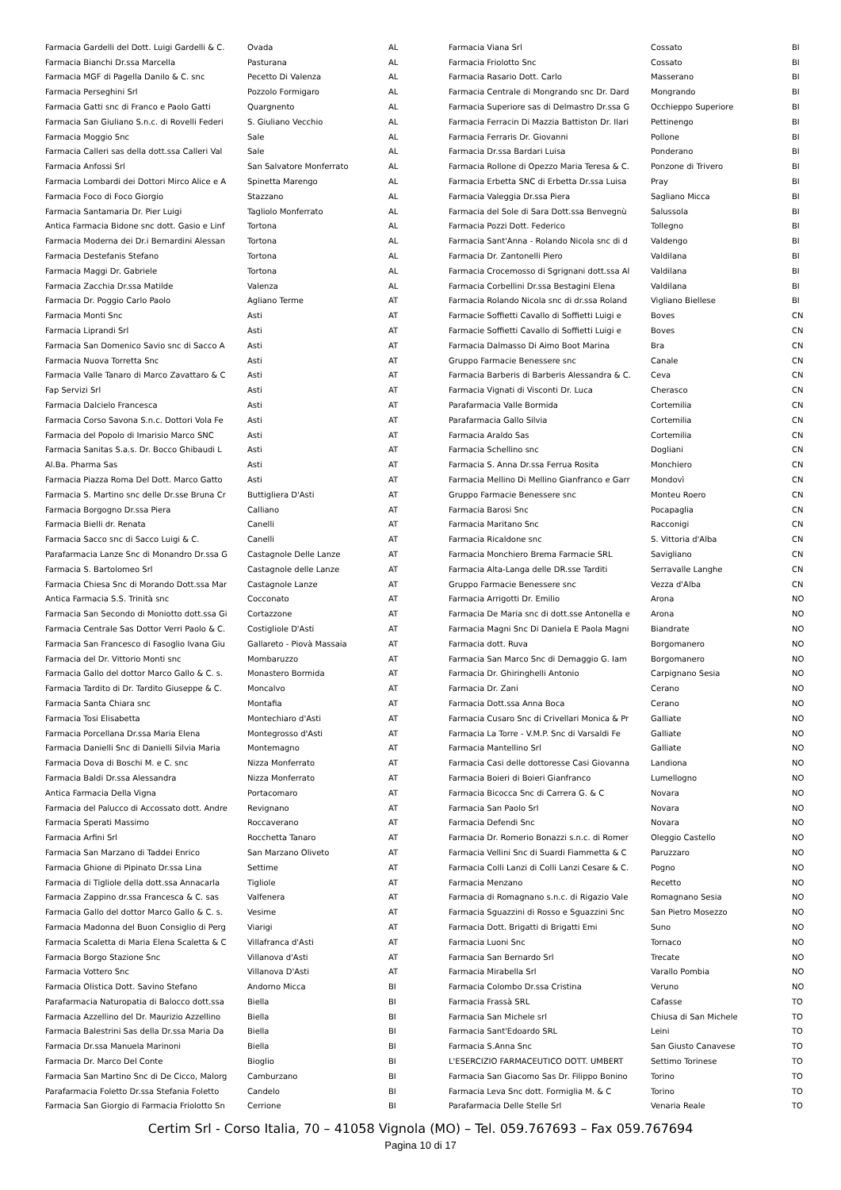| Farmacia Gardelli del Dott. Luigi Gardelli & C. | Ovada | AL |
| Farmacia Bianchi Dr.ssa Marcella | Pasturana | AL |
| Farmacia MGF di Pagella Danilo & C. snc | Pecetto Di Valenza | AL |
| Farmacia Perseghini Srl | Pozzolo Formigaro | AL |
| Farmacia Gatti snc di Franco e Paolo Gatti | Quargnento | AL |
| Farmacia San Giuliano S.n.c. di Rovelli Federi | S. Giuliano Vecchio | AL |
| Farmacia Moggio Snc | Sale | AL |
| Farmacia Calleri sas della dott.ssa Calleri Val | Sale | AL |
| Farmacia Anfossi Srl | San Salvatore Monferrato | AL |
| Farmacia Lombardi dei Dottori Mirco Alice e A | Spinetta Marengo | AL |
| Farmacia Foco di Foco Giorgio | Stazzano | AL |
| Farmacia Santamaria Dr. Pier Luigi | Tagliolo Monferrato | AL |
| Antica Farmacia Bidone snc dott. Gasio e Linf | Tortona | AL |
| Farmacia Moderna dei Dr.i Bernardini Alessan | Tortona | AL |
| Farmacia Destefanis Stefano | Tortona | AL |
| Farmacia Maggi Dr. Gabriele | Tortona | AL |
| Farmacia Zacchia Dr.ssa Matilde | Valenza | AL |
| Farmacia Dr. Poggio Carlo Paolo | Agliano Terme | AT |
| Farmacia Monti Snc | Asti | AT |
| Farmacia Liprandi Srl | Asti | AT |
| Farmacia San Domenico Savio snc di Sacco A | Asti | AT |
| Farmacia Nuova Torretta Snc | Asti | AT |
| Farmacia Valle Tanaro di Marco Zavattaro & C | Asti | AT |
| Fap Servizi Srl | Asti | AT |
| Farmacia Dalcielo Francesca | Asti | AT |
| Farmacia Corso Savona S.n.c. Dottori Vola Fe | Asti | AT |
| Farmacia del Popolo di Imarisio Marco SNC | Asti | AT |
| Farmacia Sanitas S.a.s. Dr. Bocco Ghibaudi L | Asti | AT |
| Al.Ba. Pharma Sas | Asti | AT |
| Farmacia Piazza Roma Del Dott. Marco Gatto | Asti | AT |
| Farmacia S. Martino snc delle Dr.sse Bruna Cr | Buttigliera D'Asti | AT |
| Farmacia Borgogno Dr.ssa Piera | Calliano | AT |
| Farmacia Bielli dr. Renata | Canelli | AT |
| Farmacia Sacco snc di Sacco Luigi & C. | Canelli | AT |
| Parafarmacia Lanze Snc di Monandro Dr.ssa G | Castagnole Delle Lanze | AT |
| Farmacia S. Bartolomeo Srl | Castagnole delle Lanze | AT |
| Farmacia Chiesa Snc di Morando Dott.ssa Mar | Castagnole Lanze | AT |
| Antica Farmacia S.S. Trinità snc | Cocconato | AT |
| Farmacia San Secondo di Moniotto dott.ssa Gi | Cortazzone | AT |
| Farmacia Centrale Sas Dottor Verri Paolo & C. | Costigliole D'Asti | AT |
| Farmacia San Francesco di Fasoglio Ivana Giu | Gallareto - Piovà Massaia | AT |
| Farmacia del Dr. Vittorio Monti snc | Mombaruzzo | AT |
| Farmacia Gallo del dottor Marco Gallo & C. s. | Monastero Bormida | AT |
| Farmacia Tardito di Dr. Tardito Giuseppe & C. | Moncalvo | AT |
| Farmacia Santa Chiara snc | Montafia | AT |
| Farmacia Tosi Elisabetta | Montechiaro d'Asti | AT |
| Farmacia Porcellana Dr.ssa Maria Elena | Montegrosso d'Asti | AT |
| Farmacia Danielli Snc di Danielli Silvia Maria | Montemagno | AT |
| Farmacia Dova di Boschi M. e C. snc | Nizza Monferrato | AT |
| Farmacia Baldi Dr.ssa Alessandra | Nizza Monferrato | AT |
| Antica Farmacia Della Vigna | Portacomaro | AT |
| Farmacia del Palucco di Accossato dott. Andre | Revignano | AT |
| Farmacia Sperati Massimo | Roccaverano | AT |
| Farmacia Arfini Srl | Rocchetta Tanaro | AT |
| Farmacia San Marzano di Taddei Enrico | San Marzano Oliveto | AT |
| Farmacia Ghione di Pipinato Dr.ssa Lina | Settime | AT |
| Farmacia di Tigliole della dott.ssa Annacarla | Tigliole | AT |
| Farmacia Zappino dr.ssa Francesca & C. sas | Valfenera | AT |
| Farmacia Gallo del dottor Marco Gallo & C. s. | Vesime | AT |
| Farmacia Madonna del Buon Consiglio di Perg | Viarigi | AT |
| Farmacia Scaletta di Maria Elena Scaletta & C | Villafranca d'Asti | AT |
| Farmacia Borgo Stazione Snc | Villanova d'Asti | AT |
| Farmacia Vottero Snc | Villanova D'Asti | AT |
| Farmacia Olistica Dott. Savino Stefano | Andorno Micca | BI |
| Parafarmacia Naturopatia di Balocco dott.ssa | Biella | BI |
| Farmacia Azzellino del Dr. Maurizio Azzellino | Biella | BI |
| Farmacia Balestrini Sas della Dr.ssa Maria Da | Biella | BI |
| Farmacia Dr.ssa Manuela Marinoni | Biella | BI |
| Farmacia Dr. Marco Del Conte | Bioglio | BI |
| Farmacia San Martino Snc di De Cicco, Malorg | Camburzano | BI |
| Parafarmacia Foletto Dr.ssa Stefania Foletto | Candelo | BI |
| Farmacia San Giorgio di Farmacia Friolotto Sn | Cerrione | BI |
| Farmacia Viana Srl | Cossato | BI |
| Farmacia Friolotto Snc | Cossato | BI |
| Farmacia Rasario Dott. Carlo | Masserano | BI |
| Farmacia Centrale di Mongrando snc Dr. Dard | Mongrando | BI |
| Farmacia Superiore sas di Delmastro Dr.ssa G | Occhieppo Superiore | BI |
| Farmacia Ferracin Di Mazzia Battiston Dr. Ilari | Pettinengo | BI |
| Farmacia Ferraris Dr. Giovanni | Pollone | BI |
| Farmacia Dr.ssa Bardari Luisa | Ponderano | BI |
| Farmacia Rollone di Opezzo Maria Teresa & C. | Ponzone di Trivero | BI |
| Farmacia Erbetta SNC di Erbetta Dr.ssa Luisa | Pray | BI |
| Farmacia Valeggia Dr.ssa Piera | Sagliano Micca | BI |
| Farmacia del Sole di Sara Dott.ssa Benvegnù | Salussola | BI |
| Farmacia Pozzi Dott. Federico | Tollegno | BI |
| Farmacia Sant'Anna - Rolando Nicola snc di d | Valdengo | BI |
| Farmacia Dr. Zantonelli Piero | Valdilana | BI |
| Farmacia Crocemosso di Sgrignani dott.ssa Al | Valdilana | BI |
| Farmacia Corbellini Dr.ssa Bestagini Elena | Valdilana | BI |
| Farmacia Rolando Nicola snc di dr.ssa Roland | Vigliano Biellese | BI |
| Farmacie Soffietti Cavallo di Soffietti Luigi e | Boves | CN |
| Farmacie Soffietti Cavallo di Soffietti Luigi e | Boves | CN |
| Farmacia Dalmasso Di Aimo Boot Marina | Bra | CN |
| Gruppo Farmacie Benessere snc | Canale | CN |
| Farmacia Barberis di Barberis Alessandra & C. | Ceva | CN |
| Farmacia Vignati di Visconti Dr. Luca | Cherasco | CN |
| Parafarmacia Valle Bormida | Cortemilia | CN |
| Parafarmacia Gallo Silvia | Cortemilia | CN |
| Farmacia Araldo Sas | Cortemilia | CN |
| Farmacia Schellino snc | Dogliani | CN |
| Farmacia S. Anna Dr.ssa Ferrua Rosita | Monchiero | CN |
| Farmacia Mellino Di Mellino Gianfranco e Garr | Mondovì | CN |
| Gruppo Farmacie Benessere snc | Monteu Roero | CN |
| Farmacia Barosi Snc | Pocapaglia | CN |
| Farmacia Maritano Snc | Racconigi | CN |
| Farmacia Ricaldone snc | S. Vittoria d'Alba | CN |
| Farmacia Monchiero Brema Farmacie SRL | Savigliano | CN |
| Farmacia Alta-Langa delle DR.sse Tarditi | Serravalle Langhe | CN |
| Gruppo Farmacie Benessere snc | Vezza d'Alba | CN |
| Farmacia Arrigotti Dr. Emilio | Arona | NO |
| Farmacia De Maria snc di dott.sse Antonella e | Arona | NO |
| Farmacia Magni Snc Di Daniela E Paola Magni | Biandrate | NO |
| Farmacia dott. Ruva | Borgomanero | NO |
| Farmacia San Marco Snc di Demaggio G. Iam | Borgomanero | NO |
| Farmacia Dr. Ghiringhelli Antonio | Carpignano Sesia | NO |
| Farmacia Dr. Zani | Cerano | NO |
| Farmacia Dott.ssa Anna Boca | Cerano | NO |
| Farmacia Cusaro Snc di Crivellari Monica & Pr | Galliate | NO |
| Farmacia La Torre - V.M.P. Snc di Varsaldi Fe | Galliate | NO |
| Farmacia Mantellino Srl | Galliate | NO |
| Farmacia Casi delle dottoresse Casi Giovanna | Landiona | NO |
| Farmacia Boieri di Boieri Gianfranco | Lumellogno | NO |
| Farmacia Bicocca Snc di Carrera G. & C | Novara | NO |
| Farmacia San Paolo Srl | Novara | NO |
| Farmacia Defendi Snc | Novara | NO |
| Farmacia Dr. Romerio Bonazzi s.n.c. di Romer | Oleggio Castello | NO |
| Farmacia Vellini Snc di Suardi Fiammetta & C | Paruzzaro | NO |
| Farmacia Colli Lanzi di Colli Lanzi Cesare & C. | Pogno | NO |
| Farmacia Menzano | Recetto | NO |
| Farmacia di Romagnano s.n.c. di Rigazio Vale | Romagnano Sesia | NO |
| Farmacia Sguazzini di Rosso e Sguazzini Snc | San Pietro Mosezzo | NO |
| Farmacia Dott. Brigatti di Brigatti Emi | Suno | NO |
| Farmacia Luoni Snc | Tornaco | NO |
| Farmacia San Bernardo Srl | Trecate | NO |
| Farmacia Mirabella Srl | Varallo Pombia | NO |
| Farmacia Colombo Dr.ssa Cristina | Veruno | NO |
| Farmacia Frassà SRL | Cafasse | TO |
| Farmacia San Michele srl | Chiusa di San Michele | TO |
| Farmacia Sant'Edoardo SRL | Leini | TO |
| Farmacia S.Anna Snc | San Giusto Canavese | TO |
| L'ESERCIZIO FARMACEUTICO DOTT. UMBERT | Settimo Torinese | TO |
| Farmacia San Giacomo Sas Dr. Filippo Bonino | Torino | TO |
| Farmacia Leva Snc dott. Formiglia M. & C | Torino | TO |
| Parafarmacia Delle Stelle Srl | Venaria Reale | TO |
Certim Srl - Corso Italia, 70 – 41058 Vignola (MO) – Tel. 059.767693 – Fax 059.767694
Pagina 10 di 17